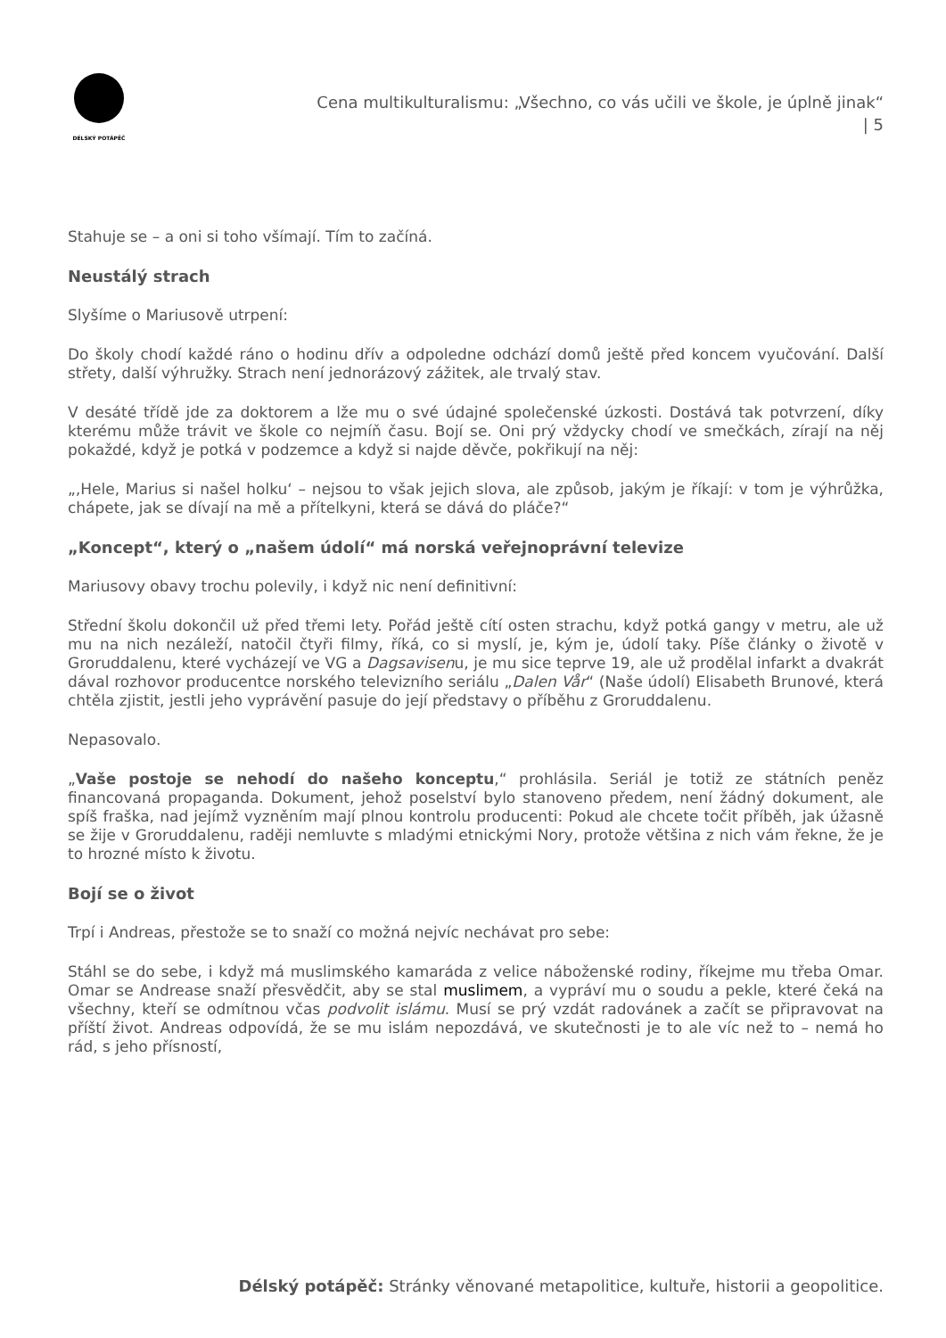DÉLSKÝ POTÁPĚČ
Cena multikulturalismu: „Všechno, co vás učili ve škole, je úplně jinak“ | 5
Stahuje se – a oni si toho všímají. Tím to začíná.
Neustálý strach
Slyšíme o Mariusově utrpení:
Do školy chodí každé ráno o hodinu dřív a odpoledne odchází domů ještě před koncem vyučování. Další střety, další výhružky. Strach není jednorázový zážitek, ale trvalý stav.
V desáté třídě jde za doktorem a lže mu o své údajné společenské úzkosti. Dostává tak potvrzení, díky kterému může trávit ve škole co nejmíň času. Bojí se. Oni prý vždycky chodí ve smečkách, zírají na něj pokaždé, když je potká v podzemce a když si najde děvče, pokřikují na něj:
„‚Hele, Marius si našel holku‘ – nejsou to však jejich slova, ale způsob, jakým je říkají: v tom je výhrůžka, chápete, jak se dívají na mě a přítelkyni, která se dává do pláče?“
„Koncept“, který o „našem údolí“ má norská veřejnoprávní televize
Mariusovy obavy trochu polevily, i když nic není definitivní:
Střední školu dokončil už před třemi lety. Pořád ještě cítí osten strachu, když potká gangy v metru, ale už mu na nich nezáleží, natočil čtyři filmy, říká, co si myslí, je, kým je, údolí taky. Píše články o životě v Groruddalenu, které vycházejí ve VG a Dagsavisenu, je mu sice teprve 19, ale už prodělal infarkt a dvakrát dával rozhovor producentce norského televizního seriálu „Dalen Vår“ (Naše údolí) Elisabeth Brunové, která chtěla zjistit, jestli jeho vyprávění pasuje do její představy o příběhu z Groruddalenu.
Nepasovalo.
„Vaše postoje se nehodí do našeho konceptu,“ prohlásila. Seriál je totiž ze státních peněz financovaná propaganda. Dokument, jehož poselství bylo stanoveno předem, není žádný dokument, ale spíš fraška, nad jejímž vyzněním mají plnou kontrolu producenti: Pokud ale chcete točit příběh, jak úžasně se žije v Groruddalenu, raději nemluvte s mladými etnickými Nory, protože většina z nich vám řekne, že je to hrozné místo k životu.
Bojí se o život
Trpí i Andreas, přestože se to snaží co možná nejvíc nechávat pro sebe:
Stáhl se do sebe, i když má muslimského kamaráda z velice náboženské rodiny, říkejme mu třeba Omar. Omar se Andrease snaží přesvědčit, aby se stal muslimem, a vypráví mu o soudu a pekle, které čeká na všechny, kteří se odmítnou včas podvolit islámu. Musí se prý vzdát radovánek a začít se připravovat na příští život. Andreas odpovídá, že se mu islám nepozdává, ve skutečnosti je to ale víc než to – nemá ho rád, s jeho přísností,
Délský potápěč: Stránky věnované metapolitice, kultuře, historii a geopolitice.